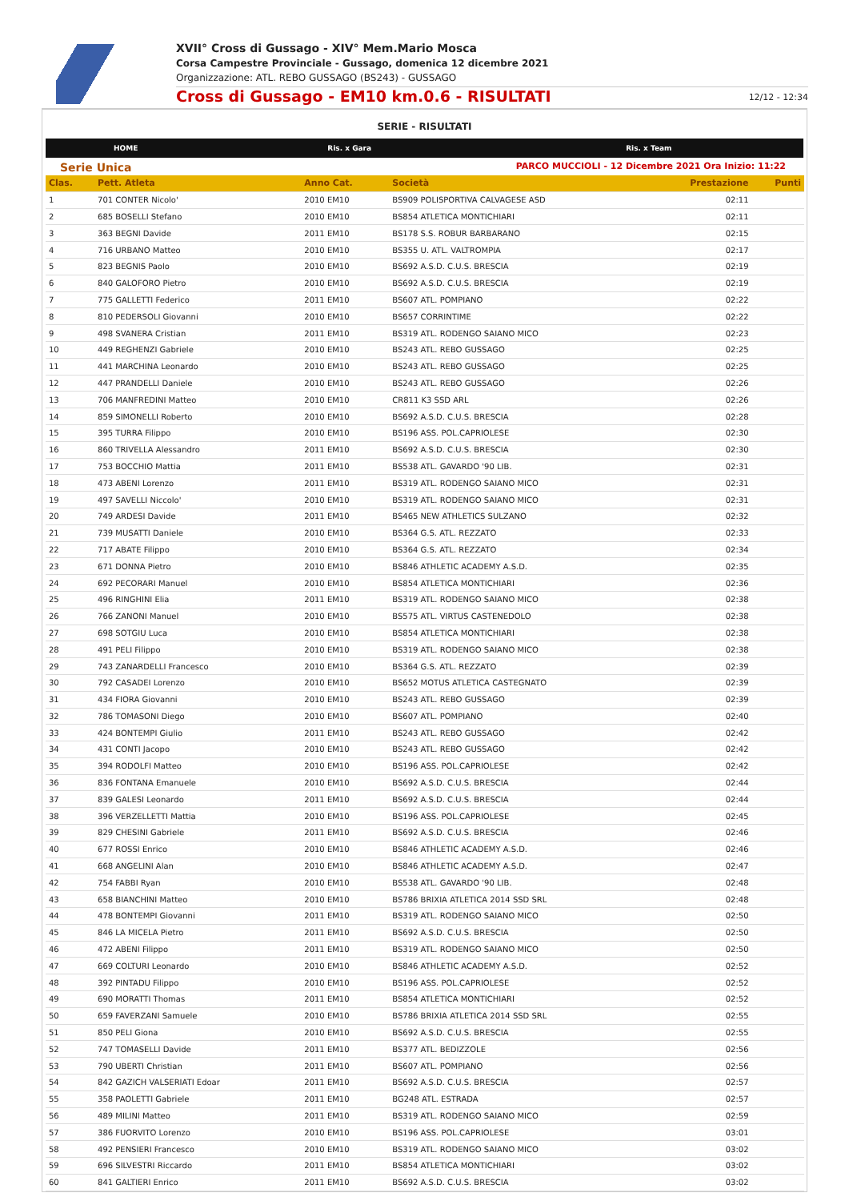XVII° Cross di Gussago - XIV° Mem.Mario Mosca
Corsa Campestre Provinciale - Gussago, domenica 12 dicembre 2021
Organizzazione: ATL. REBO GUSSAGO (BS243) - GUSSAGO
Cross di Gussago - EM10 km.0.6 - RISULTATI 12/12 - 12:34
SERIE - RISULTATI
HOME Ris. x Gara Ris. x Team
Serie Unica PARCO MUCCIOLI - 12 Dicembre 2021 Ora Inizio: 11:22
| Clas. | Pett. Atleta | Anno Cat. | Società | Prestazione | Punti |
| --- | --- | --- | --- | --- | --- |
| 1 | 701 CONTER Nicolo' | 2010 EM10 | BS909 POLISPORTIVA CALVAGESE ASD | 02:11 | |
| 2 | 685 BOSELLI Stefano | 2010 EM10 | BS854 ATLETICA MONTICHIARI | 02:11 | |
| 3 | 363 BEGNI Davide | 2011 EM10 | BS178 S.S. ROBUR BARBARANO | 02:15 | |
| 4 | 716 URBANO Matteo | 2010 EM10 | BS355 U. ATL. VALTROMPIA | 02:17 | |
| 5 | 823 BEGNIS Paolo | 2010 EM10 | BS692 A.S.D. C.U.S. BRESCIA | 02:19 | |
| 6 | 840 GALOFORO Pietro | 2010 EM10 | BS692 A.S.D. C.U.S. BRESCIA | 02:19 | |
| 7 | 775 GALLETTI Federico | 2011 EM10 | BS607 ATL. POMPIANO | 02:22 | |
| 8 | 810 PEDERSOLI Giovanni | 2010 EM10 | BS657 CORRINTIME | 02:22 | |
| 9 | 498 SVANERA Cristian | 2011 EM10 | BS319 ATL. RODENGO SAIANO MICO | 02:23 | |
| 10 | 449 REGHENZI Gabriele | 2010 EM10 | BS243 ATL. REBO GUSSAGO | 02:25 | |
| 11 | 441 MARCHINA Leonardo | 2010 EM10 | BS243 ATL. REBO GUSSAGO | 02:25 | |
| 12 | 447 PRANDELLI Daniele | 2010 EM10 | BS243 ATL. REBO GUSSAGO | 02:26 | |
| 13 | 706 MANFREDINI Matteo | 2010 EM10 | CR811 K3 SSD ARL | 02:26 | |
| 14 | 859 SIMONELLI Roberto | 2010 EM10 | BS692 A.S.D. C.U.S. BRESCIA | 02:28 | |
| 15 | 395 TURRA Filippo | 2010 EM10 | BS196 ASS. POL.CAPRIOLESE | 02:30 | |
| 16 | 860 TRIVELLA Alessandro | 2011 EM10 | BS692 A.S.D. C.U.S. BRESCIA | 02:30 | |
| 17 | 753 BOCCHIO Mattia | 2011 EM10 | BS538 ATL. GAVARDO '90 LIB. | 02:31 | |
| 18 | 473 ABENI Lorenzo | 2011 EM10 | BS319 ATL. RODENGO SAIANO MICO | 02:31 | |
| 19 | 497 SAVELLI Niccolo' | 2010 EM10 | BS319 ATL. RODENGO SAIANO MICO | 02:31 | |
| 20 | 749 ARDESI Davide | 2011 EM10 | BS465 NEW ATHLETICS SULZANO | 02:32 | |
| 21 | 739 MUSATTI Daniele | 2010 EM10 | BS364 G.S. ATL. REZZATO | 02:33 | |
| 22 | 717 ABATE Filippo | 2010 EM10 | BS364 G.S. ATL. REZZATO | 02:34 | |
| 23 | 671 DONNA Pietro | 2010 EM10 | BS846 ATHLETIC ACADEMY A.S.D. | 02:35 | |
| 24 | 692 PECORARI Manuel | 2010 EM10 | BS854 ATLETICA MONTICHIARI | 02:36 | |
| 25 | 496 RINGHINI Elia | 2011 EM10 | BS319 ATL. RODENGO SAIANO MICO | 02:38 | |
| 26 | 766 ZANONI Manuel | 2010 EM10 | BS575 ATL. VIRTUS CASTENEDOLO | 02:38 | |
| 27 | 698 SOTGIU Luca | 2010 EM10 | BS854 ATLETICA MONTICHIARI | 02:38 | |
| 28 | 491 PELI Filippo | 2010 EM10 | BS319 ATL. RODENGO SAIANO MICO | 02:38 | |
| 29 | 743 ZANARDELLI Francesco | 2010 EM10 | BS364 G.S. ATL. REZZATO | 02:39 | |
| 30 | 792 CASADEI Lorenzo | 2010 EM10 | BS652 MOTUS ATLETICA CASTEGNATO | 02:39 | |
| 31 | 434 FIORA Giovanni | 2010 EM10 | BS243 ATL. REBO GUSSAGO | 02:39 | |
| 32 | 786 TOMASONI Diego | 2010 EM10 | BS607 ATL. POMPIANO | 02:40 | |
| 33 | 424 BONTEMPI Giulio | 2011 EM10 | BS243 ATL. REBO GUSSAGO | 02:42 | |
| 34 | 431 CONTI Jacopo | 2010 EM10 | BS243 ATL. REBO GUSSAGO | 02:42 | |
| 35 | 394 RODOLFI Matteo | 2010 EM10 | BS196 ASS. POL.CAPRIOLESE | 02:42 | |
| 36 | 836 FONTANA Emanuele | 2010 EM10 | BS692 A.S.D. C.U.S. BRESCIA | 02:44 | |
| 37 | 839 GALESI Leonardo | 2011 EM10 | BS692 A.S.D. C.U.S. BRESCIA | 02:44 | |
| 38 | 396 VERZELLETTI Mattia | 2010 EM10 | BS196 ASS. POL.CAPRIOLESE | 02:45 | |
| 39 | 829 CHESINI Gabriele | 2011 EM10 | BS692 A.S.D. C.U.S. BRESCIA | 02:46 | |
| 40 | 677 ROSSI Enrico | 2010 EM10 | BS846 ATHLETIC ACADEMY A.S.D. | 02:46 | |
| 41 | 668 ANGELINI Alan | 2010 EM10 | BS846 ATHLETIC ACADEMY A.S.D. | 02:47 | |
| 42 | 754 FABBI Ryan | 2010 EM10 | BS538 ATL. GAVARDO '90 LIB. | 02:48 | |
| 43 | 658 BIANCHINI Matteo | 2010 EM10 | BS786 BRIXIA ATLETICA 2014 SSD SRL | 02:48 | |
| 44 | 478 BONTEMPI Giovanni | 2011 EM10 | BS319 ATL. RODENGO SAIANO MICO | 02:50 | |
| 45 | 846 LA MICELA Pietro | 2011 EM10 | BS692 A.S.D. C.U.S. BRESCIA | 02:50 | |
| 46 | 472 ABENI Filippo | 2011 EM10 | BS319 ATL. RODENGO SAIANO MICO | 02:50 | |
| 47 | 669 COLTURI Leonardo | 2010 EM10 | BS846 ATHLETIC ACADEMY A.S.D. | 02:52 | |
| 48 | 392 PINTADU Filippo | 2010 EM10 | BS196 ASS. POL.CAPRIOLESE | 02:52 | |
| 49 | 690 MORATTI Thomas | 2011 EM10 | BS854 ATLETICA MONTICHIARI | 02:52 | |
| 50 | 659 FAVERZANI Samuele | 2010 EM10 | BS786 BRIXIA ATLETICA 2014 SSD SRL | 02:55 | |
| 51 | 850 PELI Giona | 2010 EM10 | BS692 A.S.D. C.U.S. BRESCIA | 02:55 | |
| 52 | 747 TOMASELLI Davide | 2011 EM10 | BS377 ATL. BEDIZZOLE | 02:56 | |
| 53 | 790 UBERTI Christian | 2011 EM10 | BS607 ATL. POMPIANO | 02:56 | |
| 54 | 842 GAZICH VALSERIATI Edoar | 2011 EM10 | BS692 A.S.D. C.U.S. BRESCIA | 02:57 | |
| 55 | 358 PAOLETTI Gabriele | 2011 EM10 | BG248 ATL. ESTRADA | 02:57 | |
| 56 | 489 MILINI Matteo | 2011 EM10 | BS319 ATL. RODENGO SAIANO MICO | 02:59 | |
| 57 | 386 FUORVITO Lorenzo | 2010 EM10 | BS196 ASS. POL.CAPRIOLESE | 03:01 | |
| 58 | 492 PENSIERI Francesco | 2010 EM10 | BS319 ATL. RODENGO SAIANO MICO | 03:02 | |
| 59 | 696 SILVESTRI Riccardo | 2011 EM10 | BS854 ATLETICA MONTICHIARI | 03:02 | |
| 60 | 841 GALTIERI Enrico | 2011 EM10 | BS692 A.S.D. C.U.S. BRESCIA | 03:02 | |